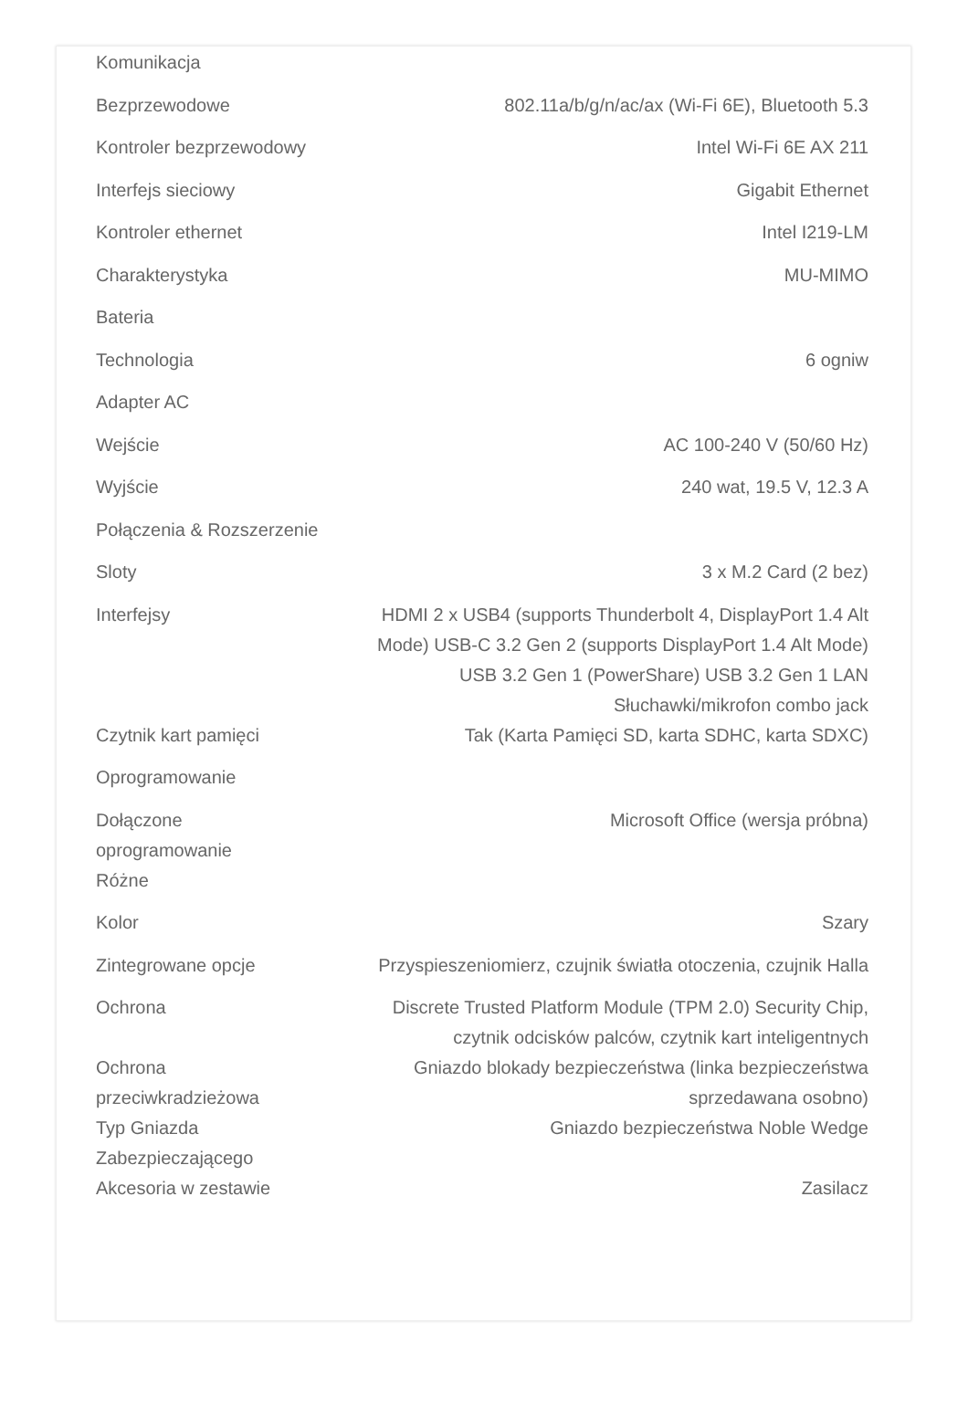| Komunikacja | |
| Bezprzewodowe | 802.11a/b/g/n/ac/ax (Wi-Fi 6E), Bluetooth 5.3 |
| Kontroler bezprzewodowy | Intel Wi-Fi 6E AX 211 |
| Interfejs sieciowy | Gigabit Ethernet |
| Kontroler ethernet | Intel I219-LM |
| Charakterystyka | MU-MIMO |
| Bateria | |
| Technologia | 6 ogniw |
| Adapter AC | |
| Wejście | AC 100-240 V (50/60 Hz) |
| Wyjście | 240 wat, 19.5 V, 12.3 A |
| Połączenia & Rozszerzenie | |
| Sloty | 3 x M.2 Card (2 bez) |
| Interfejsy | HDMI 2 x USB4 (supports Thunderbolt 4, DisplayPort 1.4 Alt Mode) USB-C 3.2 Gen 2 (supports DisplayPort 1.4 Alt Mode) USB 3.2 Gen 1 (PowerShare) USB 3.2 Gen 1 LAN Słuchawki/mikrofon combo jack |
| Czytnik kart pamięci | Tak (Karta Pamięci SD, karta SDHC, karta SDXC) |
| Oprogramowanie | |
| Dołączone oprogramowanie | Microsoft Office (wersja próbna) |
| Różne | |
| Kolor | Szary |
| Zintegrowane opcje | Przyspieszeniomierz, czujnik światła otoczenia, czujnik Halla |
| Ochrona | Discrete Trusted Platform Module (TPM 2.0) Security Chip, czytnik odcisków palców, czytnik kart inteligentnych |
| Ochrona przeciwkradzieżowa | Gniazdo blokady bezpieczeństwa (linka bezpieczeństwa sprzedawana osobno) |
| Typ Gniazda Zabezpieczającego | Gniazdo bezpieczeństwa Noble Wedge |
| Akcesoria w zestawie | Zasilacz |